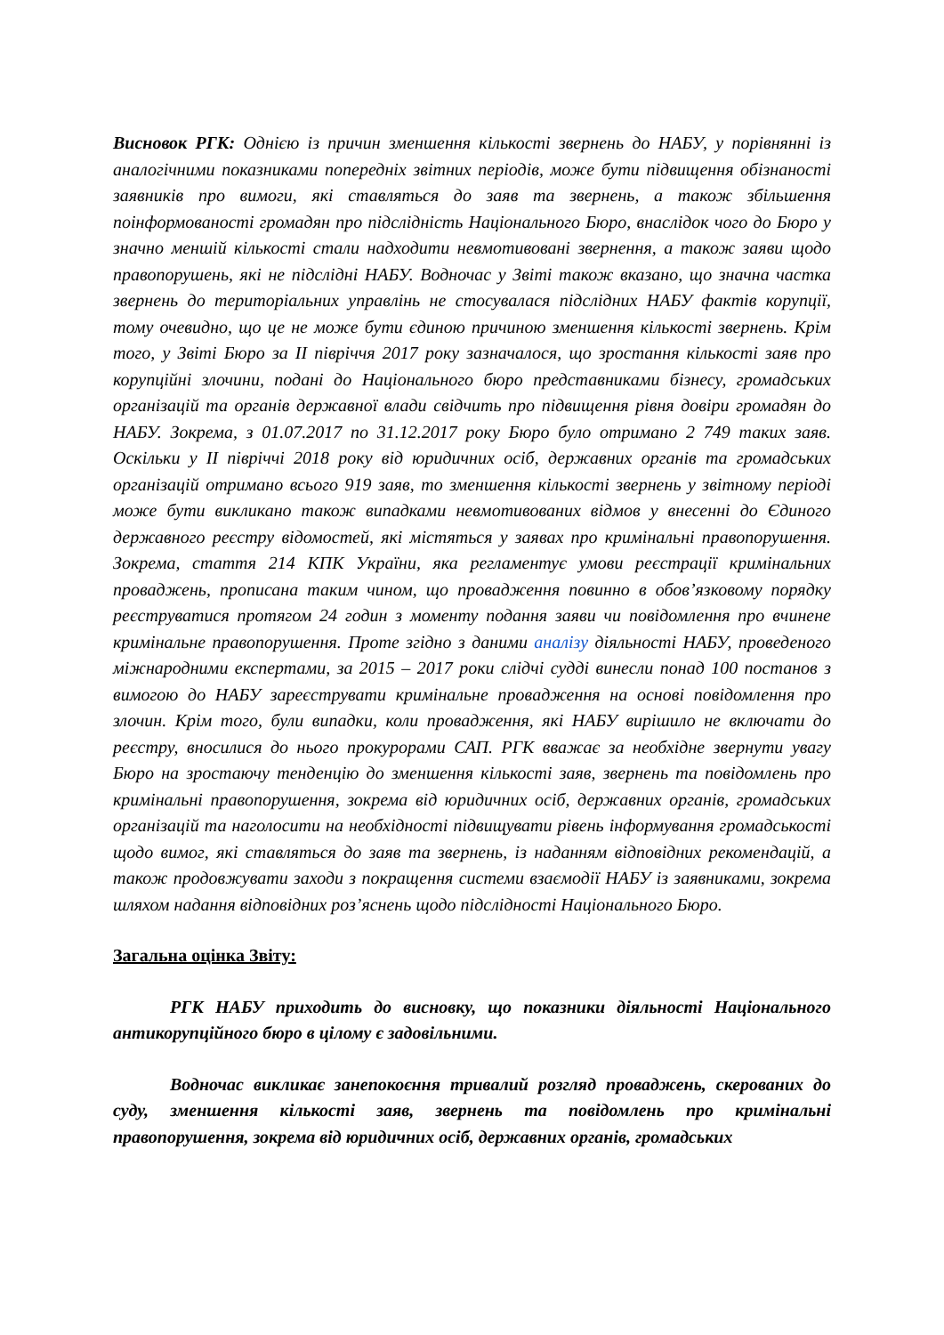Висновок РГК: Однією із причин зменшення кількості звернень до НАБУ, у порівнянні із аналогічними показниками попередніх звітних періодів, може бути підвищення обізнаності заявників про вимоги, які ставляться до заяв та звернень, а також збільшення поінформованості громадян про підслідність Національного Бюро, внаслідок чого до Бюро у значно меншій кількості стали надходити невмотивовані звернення, а також заяви щодо правопорушень, які не підслідні НАБУ. Водночас у Звіті також вказано, що значна частка звернень до територіальних управлінь не стосувалася підслідних НАБУ фактів корупції, тому очевидно, що це не може бути єдиною причиною зменшення кількості звернень. Крім того, у Звіті Бюро за ІІ півріччя 2017 року зазначалося, що зростання кількості заяв про корупційні злочини, подані до Національного бюро представниками бізнесу, громадських організацій та органів державної влади свідчить про підвищення рівня довіри громадян до НАБУ. Зокрема, з 01.07.2017 по 31.12.2017 року Бюро було отримано 2 749 таких заяв. Оскільки у ІІ півріччі 2018 року від юридичних осіб, державних органів та громадських організацій отримано всього 919 заяв, то зменшення кількості звернень у звітному періоді може бути викликано також випадками невмотивованих відмов у внесенні до Єдиного державного реєстру відомостей, які містяться у заявах про кримінальні правопорушення. Зокрема, стаття 214 КПК України, яка регламентує умови реєстрації кримінальних проваджень, прописана таким чином, що провадження повинно в обов’язковому порядку реєструватися протягом 24 годин з моменту подання заяви чи повідомлення про вчинене кримінальне правопорушення. Проте згідно з даними аналізу діяльності НАБУ, проведеного міжнародними експертами, за 2015 – 2017 роки слідчі судді винесли понад 100 постанов з вимогою до НАБУ зареєструвати кримінальне провадження на основі повідомлення про злочин. Крім того, були випадки, коли провадження, які НАБУ вирішило не включати до реєстру, вносилися до нього прокурорами САП. РГК вважає за необхідне звернути увагу Бюро на зростаючу тенденцію до зменшення кількості заяв, звернень та повідомлень про кримінальні правопорушення, зокрема від юридичних осіб, державних органів, громадських організацій та наголосити на необхідності підвищувати рівень інформування громадськості щодо вимог, які ставляться до заяв та звернень, із наданням відповідних рекомендацій, а також продовжувати заходи з покращення системи взаємодії НАБУ із заявниками, зокрема шляхом надання відповідних роз’яснень щодо підслідності Національного Бюро.
Загальна оцінка Звіту:
РГК НАБУ приходить до висновку, що показники діяльності Національного антикорупційного бюро в цілому є задовільними.
Водночас викликає занепокоєння тривалий розгляд проваджень, скерованих до суду, зменшення кількості заяв, звернень та повідомлень про кримінальні правопорушення, зокрема від юридичних осіб, державних органів, громадських